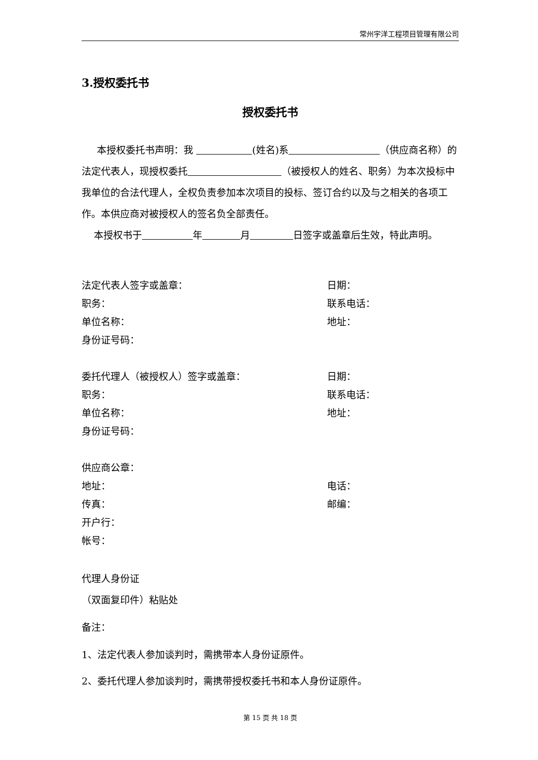常州宇洋工程项目管理有限公司
3.授权委托书
授权委托书
本授权委托书声明：我 (姓名)系 （供应商名称）的法定代表人，现授权委托 （被授权人的姓名、职务）为本次投标中我单位的合法代理人，全权负责参加本次项目的投标、签订合约以及与之相关的各项工作。本供应商对被授权人的签名负全部责任。
本授权书于 年 月 日签字或盖章后生效，特此声明。
法定代表人签字或盖章： 日期：
职务： 联系电话：
单位名称： 地址：
身份证号码：
委托代理人（被授权人）签字或盖章： 日期：
职务： 联系电话：
单位名称： 地址：
身份证号码：
供应商公章：
地址： 电话：
传真： 邮编：
开户行：
帐号：
代理人身份证
（双面复印件）粘贴处
备注：
1、法定代表人参加谈判时，需携带本人身份证原件。
2、委托代理人参加谈判时，需携带授权委托书和本人身份证原件。
第 15 页 共 18 页